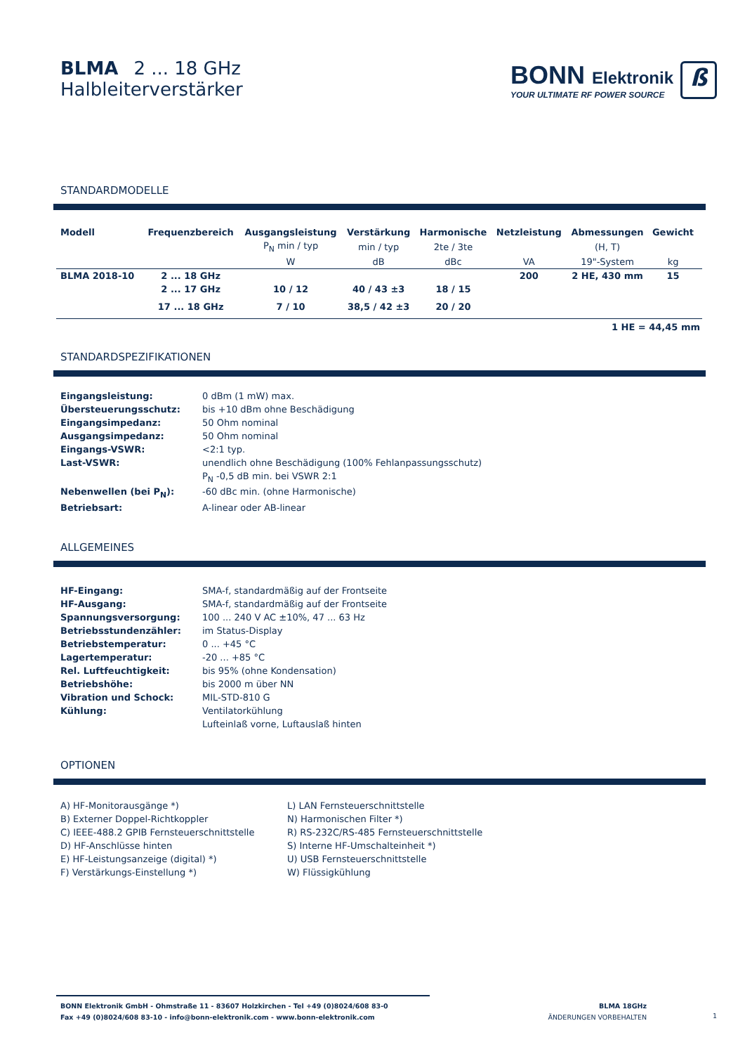BLMA 2 ... 18 GHz
Halbleiterverstärker
BONN Elektronik
YOUR ULTIMATE RF POWER SOURCE
ß
STANDARDMODELLE
| Modell | Frequenzbereich | Ausgangsleistung | Verstärkung | Harmonische | Netzleistung | Abmessungen | Gewicht | |
| --- | --- | --- | --- | --- | --- | --- | --- | --- |
| | | P<sub>N</sub> min / typ | min / typ | 2te / 3te | | (H, T) | | |
| | | W | dB | dBc | VA | 19"-System | kg | |
| BLMA 2018-10 | 2 ... 18 GHz | | | | 200 | 2 HE, 430 mm | 15 | |
| | 2 ... 17 GHz | 10 / 12 | 40 / 43 ±3 | 18 / 15 | | | | |
| | 17 ... 18 GHz | 7 / 10 | 38,5 / 42 ±3 | 20 / 20 | | | | |
1 HE = 44,45 mm
STANDARDSPEZIFIKATIONEN
Eingangsleistung:
0 dBm (1 mW) max.
Übersteuerungsschutz:
bis +10 dBm ohne Beschädigung
Eingangsimpedanz:
50 Ohm nominal
Ausgangsimpedanz:
50 Ohm nominal
Eingangs-VSWR:
<2:1 typ.
Last-VSWR:
unendlich ohne Beschädigung (100% Fehlanpassungsschutz)
P<sub>N</sub> -0,5 dB min. bei VSWR 2:1
Nebenwellen (bei P<sub>N</sub>):
-60 dBc min. (ohne Harmonische)
Betriebsart:
A-linear oder AB-linear
ALLGEMEINES
HF-Eingang:
SMA-f, standardmäßig auf der Frontseite
HF-Ausgang:
SMA-f, standardmäßig auf der Frontseite
Spannungsversorgung:
100 ... 240 V AC ±10%, 47 ... 63 Hz
Betriebsstundenzähler:
im Status-Display
Betriebstemperatur:
0 ... +45 °C
Lagertemperatur:
-20 ... +85 °C
Rel. Luftfeuchtigkeit:
bis 95% (ohne Kondensation)
Betriebshöhe:
bis 2000 m über NN
Vibration und Schock:
MIL-STD-810 G
Kühlung:
Ventilatorkühlung
Lufteinlaß vorne, Luftauslaß hinten
OPTIONEN
A) HF-Monitorausgänge *)
L) LAN Fernsteuerschnittstelle
B) Externer Doppel-Richtkoppler
N) Harmonischen Filter *)
C) IEEE-488.2 GPIB Fernsteuerschnittstelle
R) RS-232C/RS-485 Fernsteuerschnittstelle
D) HF-Anschlüsse hinten
S) Interne HF-Umschalteinheit *)
E) HF-Leistungsanzeige (digital) *)
U) USB Fernsteuerschnittstelle
F) Verstärkungs-Einstellung *)
W) Flüssigkühlung
BONN Elektronik GmbH - Ohmstraße 11 - 83607 Holzkirchen - Tel +49 (0)8024/608 83-0
Fax +49 (0)8024/608 83-10 - info@bonn-elektronik.com - www.bonn-elektronik.com
BLMA 18GHz
ÄNDERUNGEN VORBEHALTEN
1